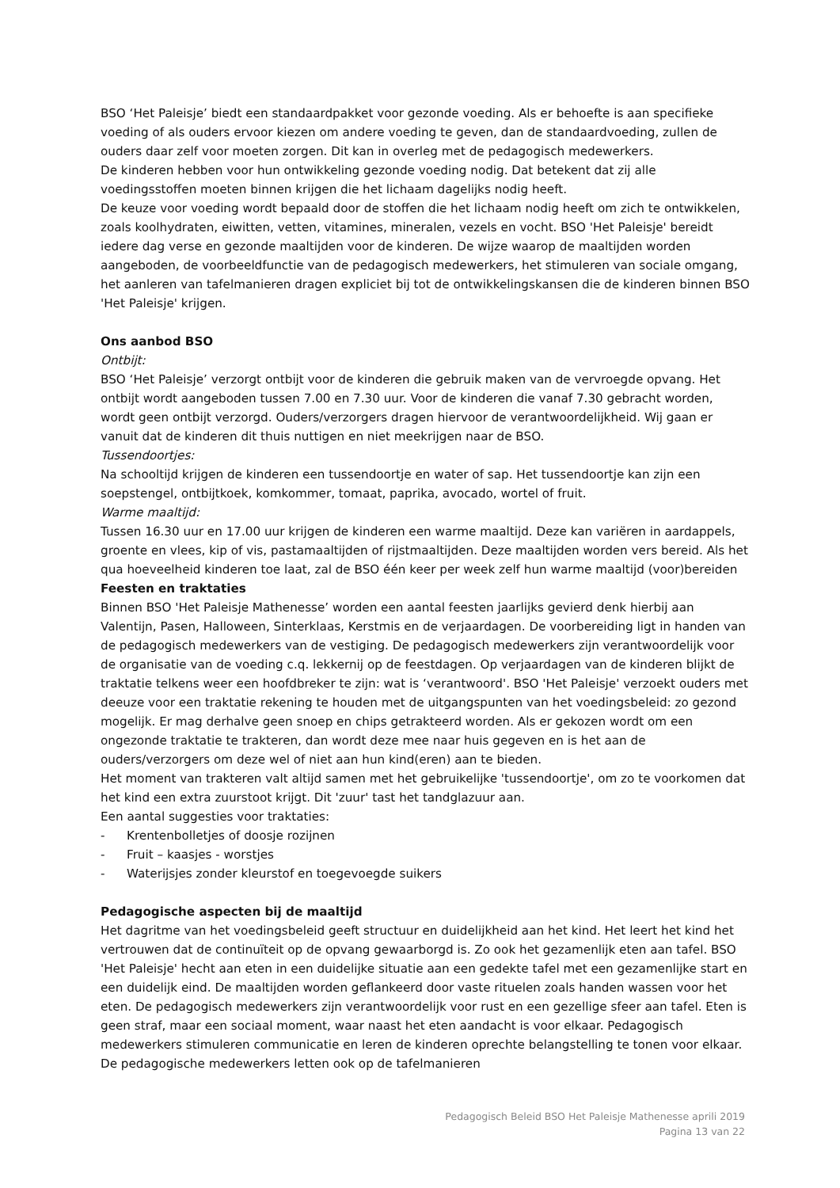BSO ‘Het Paleisje’ biedt een standaardpakket voor gezonde voeding. Als er behoefte is aan specifieke voeding of als ouders ervoor kiezen om andere voeding te geven, dan de standaardvoeding, zullen de ouders daar zelf voor moeten zorgen. Dit kan in overleg met de pedagogisch medewerkers.
De kinderen hebben voor hun ontwikkeling gezonde voeding nodig. Dat betekent dat zij alle voedingsstoffen moeten binnen krijgen die het lichaam dagelijks nodig heeft.
De keuze voor voeding wordt bepaald door de stoffen die het lichaam nodig heeft om zich te ontwikkelen, zoals koolhydraten, eiwitten, vetten, vitamines, mineralen, vezels en vocht. BSO 'Het Paleisje' bereidt iedere dag verse en gezonde maaltijden voor de kinderen. De wijze waarop de maaltijden worden aangeboden, de voorbeeldfunctie van de pedagogisch medewerkers, het stimuleren van sociale omgang, het aanleren van tafelmanieren dragen expliciet bij tot de ontwikkelingskansen die de kinderen binnen BSO 'Het Paleisje' krijgen.
Ons aanbod BSO
Ontbijt:
BSO ‘Het Paleisje’ verzorgt ontbijt voor de kinderen die gebruik maken van de vervroegde opvang. Het ontbijt wordt aangeboden tussen 7.00 en 7.30 uur. Voor de kinderen die vanaf 7.30 gebracht worden, wordt geen ontbijt verzorgd. Ouders/verzorgers dragen hiervoor de verantwoordelijkheid. Wij gaan er vanuit dat de kinderen dit thuis nuttigen en niet meekrijgen naar de BSO.
Tussendoortjes:
Na schooltijd krijgen de kinderen een tussendoortje en water of sap. Het tussendoortje kan zijn een soepstengel, ontbijtkoek, komkommer, tomaat, paprika, avocado, wortel of fruit.
Warme maaltijd:
Tussen 16.30 uur en 17.00 uur krijgen de kinderen een warme maaltijd. Deze kan variëren in aardappels, groente en vlees, kip of vis, pastamaaltijden of rijstmaaltijden. Deze maaltijden worden vers bereid. Als het qua hoeveelheid kinderen toe laat, zal de BSO één keer per week zelf hun warme maaltijd (voor)bereiden
Feesten en traktaties
Binnen BSO 'Het Paleisje Mathenesse’ worden een aantal feesten jaarlijks gevierd denk hierbij aan Valentijn, Pasen, Halloween, Sinterklaas, Kerstmis en de verjaardagen. De voorbereiding ligt in handen van de pedagogisch medewerkers van de vestiging. De pedagogisch medewerkers zijn verantwoordelijk voor de organisatie van de voeding c.q. lekkernij op de feestdagen. Op verjaardagen van de kinderen blijkt de traktatie telkens weer een hoofdbreker te zijn: wat is ‘verantwoord'. BSO 'Het Paleisje' verzoekt ouders met deeuze voor een traktatie rekening te houden met de uitgangspunten van het voedingsbeleid: zo gezond mogelijk. Er mag derhalve geen snoep en chips getrakteerd worden. Als er gekozen wordt om een ongezonde traktatie te trakteren, dan wordt deze mee naar huis gegeven en is het aan de ouders/verzorgers om deze wel of niet aan hun kind(eren) aan te bieden.
Het moment van trakteren valt altijd samen met het gebruikelijke 'tussendoortje', om zo te voorkomen dat het kind een extra zuurstoot krijgt. Dit 'zuur' tast het tandglazuur aan.
Een aantal suggesties voor traktaties:
- Krentenbolletjes of doosje rozijnen
- Fruit – kaasjes - worstjes
- Waterijsjes zonder kleurstof en toegevoegde suikers
Pedagogische aspecten bij de maaltijd
Het dagritme van het voedingsbeleid geeft structuur en duidelijkheid aan het kind. Het leert het kind het vertrouwen dat de continuïteit op de opvang gewaarborgd is. Zo ook het gezamenlijk eten aan tafel. BSO 'Het Paleisje' hecht aan eten in een duidelijke situatie aan een gedekte tafel met een gezamenlijke start en een duidelijk eind. De maaltijden worden geflankeerd door vaste rituelen zoals handen wassen voor het eten. De pedagogisch medewerkers zijn verantwoordelijk voor rust en een gezellige sfeer aan tafel. Eten is geen straf, maar een sociaal moment, waar naast het eten aandacht is voor elkaar. Pedagogisch medewerkers stimuleren communicatie en leren de kinderen oprechte belangstelling te tonen voor elkaar. De pedagogische medewerkers letten ook op de tafelmanieren
Pedagogisch Beleid BSO Het Paleisje Mathenesse aprili 2019
Pagina 13 van 22